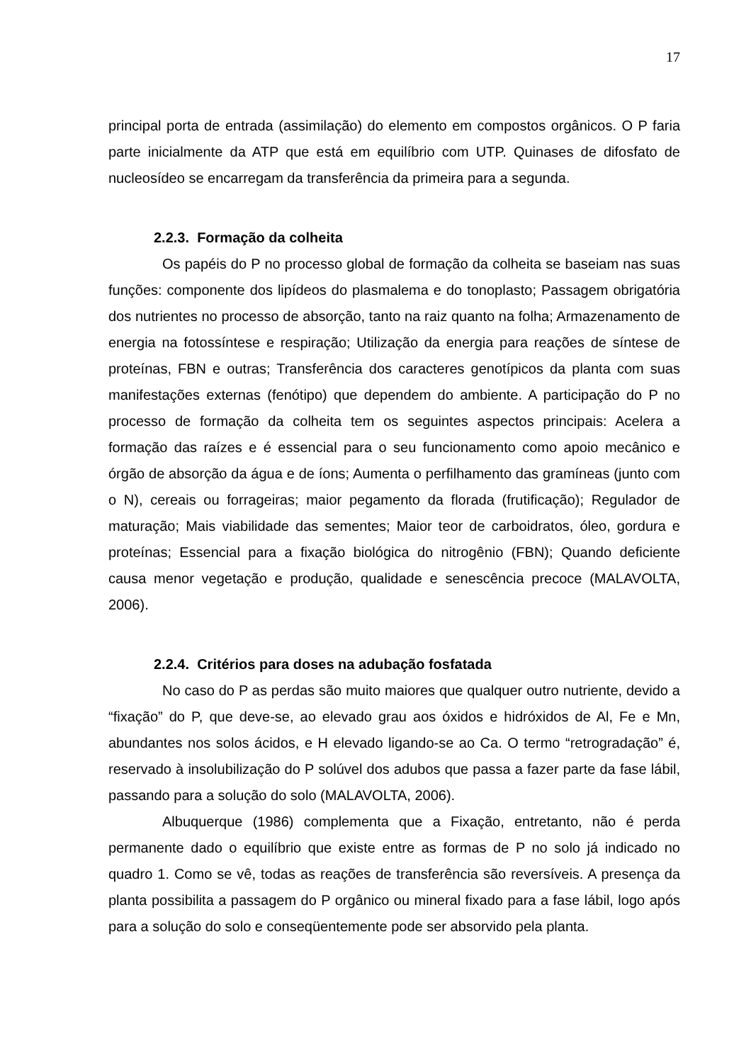17
principal porta de entrada (assimilação) do elemento em compostos orgânicos. O P faria parte inicialmente da ATP que está em equilíbrio com UTP. Quinases de difosfato de nucleosídeo se encarregam da transferência da primeira para a segunda.
2.2.3. Formação da colheita
Os papéis do P no processo global de formação da colheita se baseiam nas suas funções: componente dos lipídeos do plasmalema e do tonoplasto; Passagem obrigatória dos nutrientes no processo de absorção, tanto na raiz quanto na folha; Armazenamento de energia na fotossíntese e respiração; Utilização da energia para reações de síntese de proteínas, FBN e outras; Transferência dos caracteres genotípicos da planta com suas manifestações externas (fenótipo) que dependem do ambiente. A participação do P no processo de formação da colheita tem os seguintes aspectos principais: Acelera a formação das raízes e é essencial para o seu funcionamento como apoio mecânico e órgão de absorção da água e de íons; Aumenta o perfilhamento das gramíneas (junto com o N), cereais ou forrageiras; maior pegamento da florada (frutificação); Regulador de maturação; Mais viabilidade das sementes; Maior teor de carboidratos, óleo, gordura e proteínas; Essencial para a fixação biológica do nitrogênio (FBN); Quando deficiente causa menor vegetação e produção, qualidade e senescência precoce (MALAVOLTA, 2006).
2.2.4. Critérios para doses na adubação fosfatada
No caso do P as perdas são muito maiores que qualquer outro nutriente, devido a “fixação” do P, que deve-se, ao elevado grau aos óxidos e hidróxidos de Al, Fe e Mn, abundantes nos solos ácidos, e H elevado ligando-se ao Ca. O termo “retrogradação” é, reservado à insolubilização do P solúvel dos adubos que passa a fazer parte da fase lábil, passando para a solução do solo (MALAVOLTA, 2006).
Albuquerque (1986) complementa que a Fixação, entretanto, não é perda permanente dado o equilíbrio que existe entre as formas de P no solo já indicado no quadro 1. Como se vê, todas as reações de transferência são reversíveis. A presença da planta possibilita a passagem do P orgânico ou mineral fixado para a fase lábil, logo após para a solução do solo e conseqüentemente pode ser absorvido pela planta.